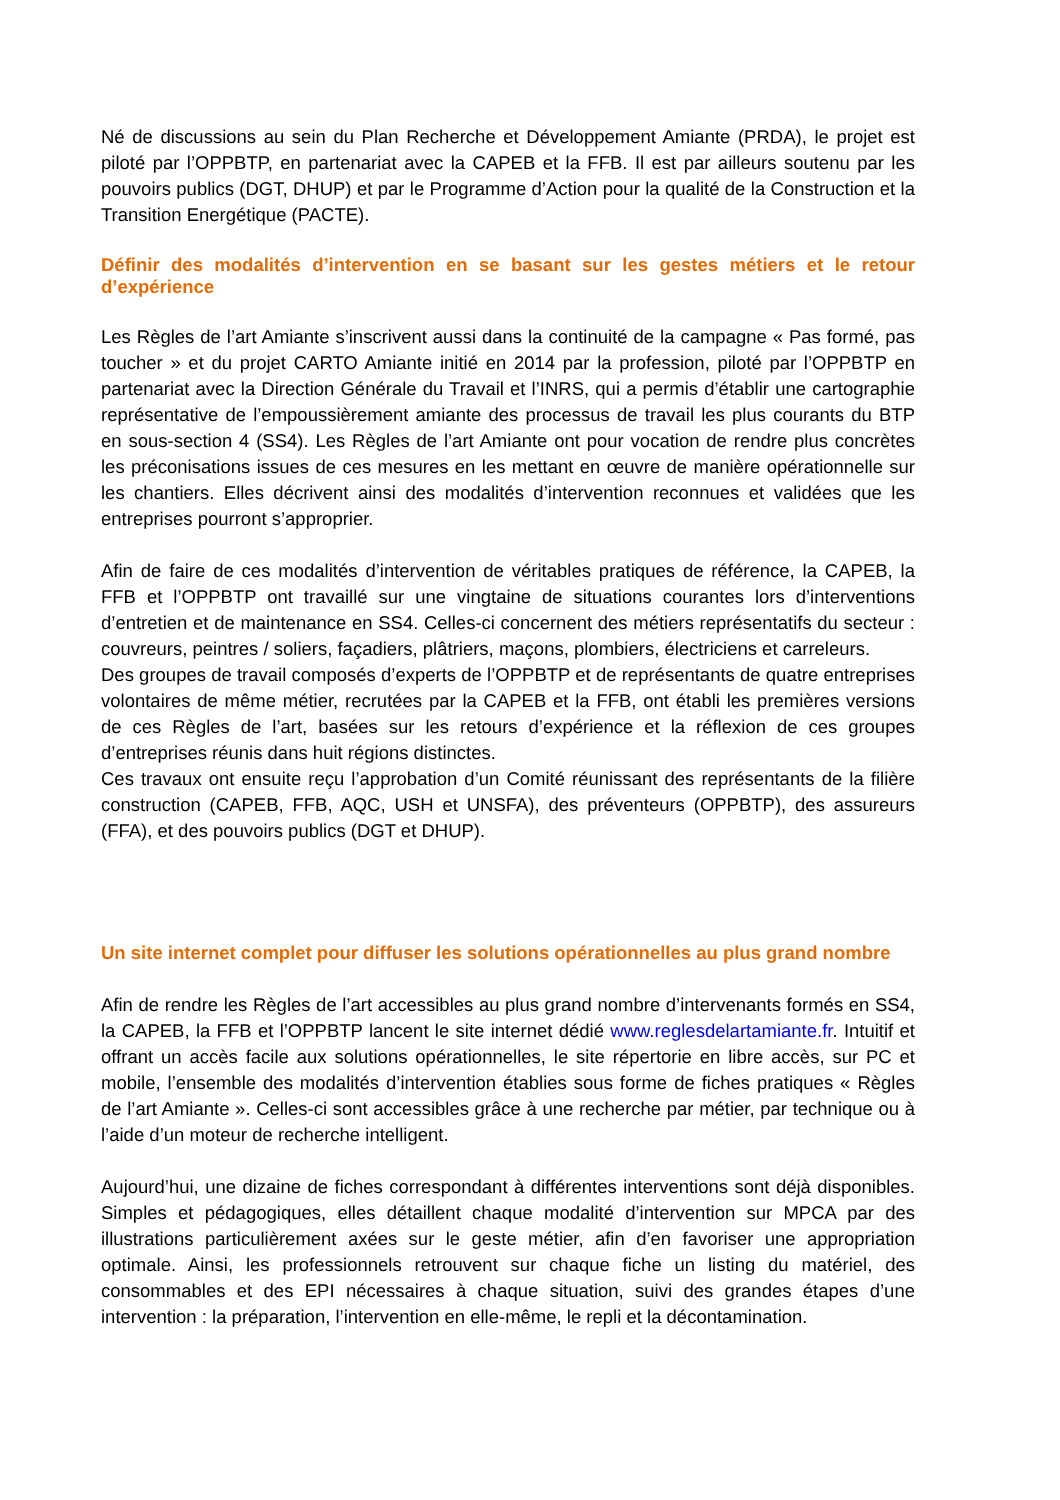Né de discussions au sein du Plan Recherche et Développement Amiante (PRDA), le projet est piloté par l’OPPBTP, en partenariat avec la CAPEB et la FFB. Il est par ailleurs soutenu par les pouvoirs publics (DGT, DHUP) et par le Programme d’Action pour la qualité de la Construction et la Transition Energétique (PACTE).
Définir des modalités d’intervention en se basant sur les gestes métiers et le retour d’expérience
Les Règles de l’art Amiante s’inscrivent aussi dans la continuité de la campagne « Pas formé, pas toucher » et du projet CARTO Amiante initié en 2014 par la profession, piloté par l’OPPBTP en partenariat avec la Direction Générale du Travail et l’INRS, qui a permis d’établir une cartographie représentative de l’empoussièrement amiante des processus de travail les plus courants du BTP en sous-section 4 (SS4). Les Règles de l’art Amiante ont pour vocation de rendre plus concrètes les préconisations issues de ces mesures en les mettant en œuvre de manière opérationnelle sur les chantiers. Elles décrivent ainsi des modalités d’intervention reconnues et validées que les entreprises pourront s’approprier.
Afin de faire de ces modalités d’intervention de véritables pratiques de référence, la CAPEB, la FFB et l’OPPBTP ont travaillé sur une vingtaine de situations courantes lors d’interventions d’entretien et de maintenance en SS4. Celles-ci concernent des métiers représentatifs du secteur : couvreurs, peintres / soliers, façadiers, plâtriers, maçons, plombiers, électriciens et carreleurs.
Des groupes de travail composés d’experts de l’OPPBTP et de représentants de quatre entreprises volontaires de même métier, recrutées par la CAPEB et la FFB, ont établi les premières versions de ces Règles de l’art, basées sur les retours d’expérience et la réflexion de ces groupes d’entreprises réunis dans huit régions distinctes.
Ces travaux ont ensuite reçu l’approbation d’un Comité réunissant des représentants de la filière construction (CAPEB, FFB, AQC, USH et UNSFA), des préventeurs (OPPBTP), des assureurs (FFA), et des pouvoirs publics (DGT et DHUP).
Un site internet complet pour diffuser les solutions opérationnelles au plus grand nombre
Afin de rendre les Règles de l’art accessibles au plus grand nombre d’intervenants formés en SS4, la CAPEB, la FFB et l’OPPBTP lancent le site internet dédié www.reglesdelartamiante.fr. Intuitif et offrant un accès facile aux solutions opérationnelles, le site répertorie en libre accès, sur PC et mobile, l’ensemble des modalités d’intervention établies sous forme de fiches pratiques « Règles de l’art Amiante ». Celles-ci sont accessibles grâce à une recherche par métier, par technique ou à l’aide d’un moteur de recherche intelligent.
Aujourd’hui, une dizaine de fiches correspondant à différentes interventions sont déjà disponibles. Simples et pédagogiques, elles détaillent chaque modalité d’intervention sur MPCA par des illustrations particulièrement axées sur le geste métier, afin d’en favoriser une appropriation optimale. Ainsi, les professionnels retrouvent sur chaque fiche un listing du matériel, des consommables et des EPI nécessaires à chaque situation, suivi des grandes étapes d’une intervention : la préparation, l’intervention en elle-même, le repli et la décontamination.